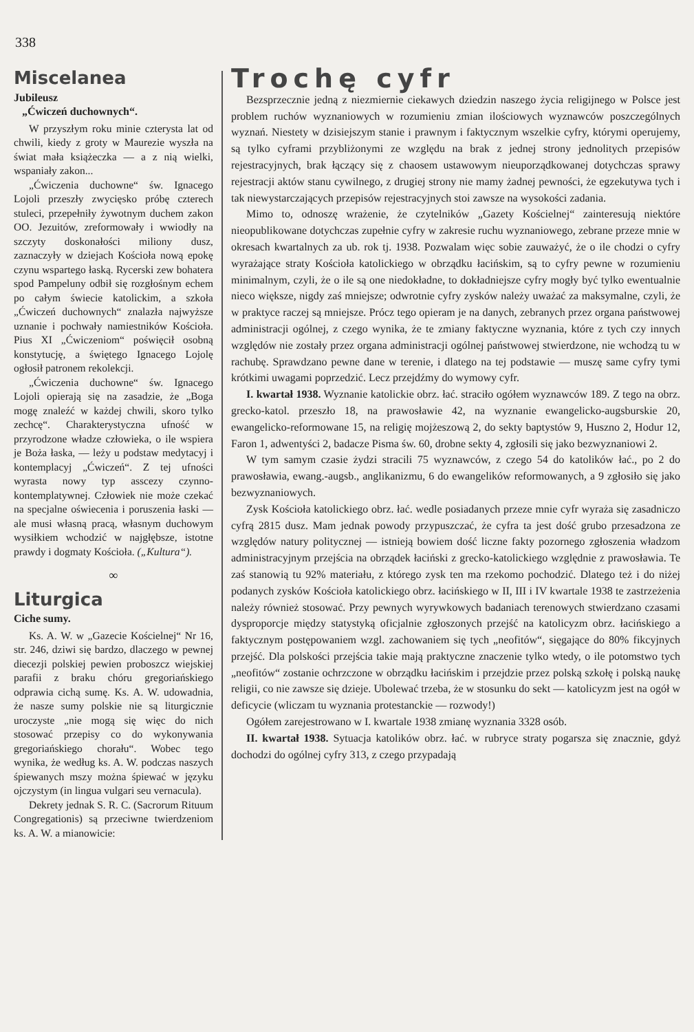338
Miscelanea
Jubileusz
„Ćwiczeń duchownych“.
W przyszłym roku minie czterysta lat od chwili, kiedy z groty w Maurezie wyszła na świat mała książeczka — a z nią wielki, wspaniały zakon...
„Ćwiczenia duchowne“ św. Ignacego Lojoli przeszły zwycięsko próbę czterech stuleci, przepełniły żywotnym duchem zakon OO. Jezuitów, zreformowały i wwiodły na szczyty doskonałości miliony dusz, zaznaczyły w dziejach Kościoła nową epokę czynu wspartego łaską. Rycerski zew bohatera spod Pampeluny odbił się rozgłośnym echem po całym świecie katolickim, a szkoła „Ćwiczeń duchownych“ znalazła najwyższe uznanie i pochwały namiestników Kościoła. Pius XI „Ćwiczeniom“ poświęcił osobną konstytucję, a świętego Ignacego Lojolę ogłosił patronem rekolekcji.
„Ćwiczenia duchowne“ św. Ignacego Lojoli opierają się na zasadzie, że „Boga mogę znaleźć w każdej chwili, skoro tylko zechcę“. Charakterystyczna ufność w przyrodzone władze człowieka, o ile wspiera je Boża łaska, — leży u podstaw medytacyj i kontemplacyj „Ćwiczeń“. Z tej ufności wyrasta nowy typ asscezy czynno-kontemplatywnej. Człowiek nie może czekać na specjalne oświecenia i poruszenia łaski — ale musi własną pracą, własnym duchowym wysiłkiem wchodzić w najgłębsze, istotne prawdy i dogmaty Kościoła. („Kultura“).
∞
Liturgica
Ciche sumy.
Ks. A. W. w „Gazecie Kościelnej“ Nr 16, str. 246, dziwi się bardzo, dlaczego w pewnej diecezji polskiej pewien proboszcz wiejskiej parafii z braku chóru gregoriańskiego odprawia cichą sumę. Ks. A. W. udowadnia, że nasze sumy polskie nie są liturgicznie uroczyste „nie mogą się więc do nich stosować przepisy co do wykonywania gregoriańskiego chorału“. Wobec tego wynika, że według ks. A. W. podczas naszych śpiewanych mszy można śpiewać w języku ojczystym (in lingua vulgari seu vernacula).
Dekrety jednak S. R. C. (Sacrorum Rituum Congregationis) są przeciwne twierdzeniom ks. A. W. a mianowicie:
Trochę cyfr
Bezsprzecznie jedną z niezmiernie ciekawych dziedzin naszego życia religijnego w Polsce jest problem ruchów wyznaniowych w rozumieniu zmian ilościowych wyznawców poszczególnych wyznań. Niestety w dzisiejszym stanie i prawnym i faktycznym wszelkie cyfry, którymi operujemy, są tylko cyframi przybliżonymi ze względu na brak z jednej strony jednolitych przepisów rejestracyjnych, brak łączący się z chaosem ustawowym nieuporządkowanej dotychczas sprawy rejestracji aktów stanu cywilnego, z drugiej strony nie mamy żadnej pewności, że egzekutywa tych i tak niewystarczających przepisów rejestracyjnych stoi zawsze na wysokości zadania.
Mimo to, odnoszę wrażenie, że czytelników „Gazety Kościelnej“ zainteresują niektóre nieopublikowane dotychczas zupełnie cyfry w zakresie ruchu wyznaniowego, zebrane przeze mnie w okresach kwartalnych za ub. rok tj. 1938. Pozwalam więc sobie zauważyć, że o ile chodzi o cyfry wyrażające straty Kościoła katolickiego w obrządku łacińskim, są to cyfry pewne w rozumieniu minimalnym, czyli, że o ile są one niedokładne, to dokładniejsze cyfry mogły być tylko ewentualnie nieco większe, nigdy zaś mniejsze; odwrotnie cyfry zysków należy uważać za maksymalne, czyli, że w praktyce raczej są mniejsze. Prócz tego opieram je na danych, zebranych przez organa państwowej administracji ogólnej, z czego wynika, że te zmiany faktyczne wyznania, które z tych czy innych względów nie zostały przez organa administracji ogólnej państwowej stwierdzone, nie wchodzą tu w rachubę. Sprawdzano pewne dane w terenie, i dlatego na tej podstawie — muszę same cyfry tymi krótkimi uwagami poprzedzić. Lecz przejdźmy do wymowy cyfr.
I. kwartał 1938. Wyznanie katolickie obrz. łać. straciło ogółem wyznawców 189. Z tego na obrz. grecko-katol. przeszło 18, na prawosławie 42, na wyznanie ewangelicko-augsburskie 20, ewangelicko-reformowane 15, na religię mojżeszową 2, do sekty baptystów 9, Huszno 2, Hodur 12, Faron 1, adwentyści 2, badacze Pisma św. 60, drobne sekty 4, zgłosili się jako bezwyznaniowi 2.
W tym samym czasie żydzi stracili 75 wyznawców, z czego 54 do katolików łać., po 2 do prawosławia, ewang.-augsb., anglikanizmu, 6 do ewangelików reformowanych, a 9 zgłosiło się jako bezwyznaniowych.
Zysk Kościoła katolickiego obrz. łać. wedle posiadanych przeze mnie cyfr wyraża się zasadniczo cyfrą 2815 dusz. Mam jednak powody przypuszczać, że cyfra ta jest dość grubo przesadzona ze względów natury politycznej — istnieją bowiem dość liczne fakty pozornego zgłoszenia władzom administracyjnym przejścia na obrządek łaciński z grecko-katolickiego względnie z prawosławia. Te zaś stanowią tu 92% materiału, z którego zysk ten ma rzekomo pochodzić. Dlatego też i do niżej podanych zysków Kościoła katolickiego obrz. łacińskiego w II, III i IV kwartale 1938 te zastrzeżenia należy również stosować. Przy pewnych wyrywkowych badaniach terenowych stwierdzano czasami dysproporcje między statystyką oficjalnie zgłoszonych przejść na katolicyzm obrz. łacińskiego a faktycznym postępowaniem wzgl. zachowaniem się tych „neofitów“, sięgające do 80% fikcyjnych przejść. Dla polskości przejścia takie mają praktyczne znaczenie tylko wtedy, o ile potomstwo tych „neofitów“ zostanie ochrzczone w obrządku łacińskim i przejdzie przez polską szkołę i polską naukę religii, co nie zawsze się dzieje. Ubolewać trzeba, że w stosunku do sekt — katolicyzm jest na ogół w deficycie (wliczam tu wyznania protestanckie — rozwody!)
Ogółem zarejestrowano w I. kwartale 1938 zmianę wyznania 3328 osób.
II. kwartał 1938. Sytuacja katolików obrz. łać. w rubryce straty pogarsza się znacznie, gdyż dochodzi do ogólnej cyfry 313, z czego przypadają